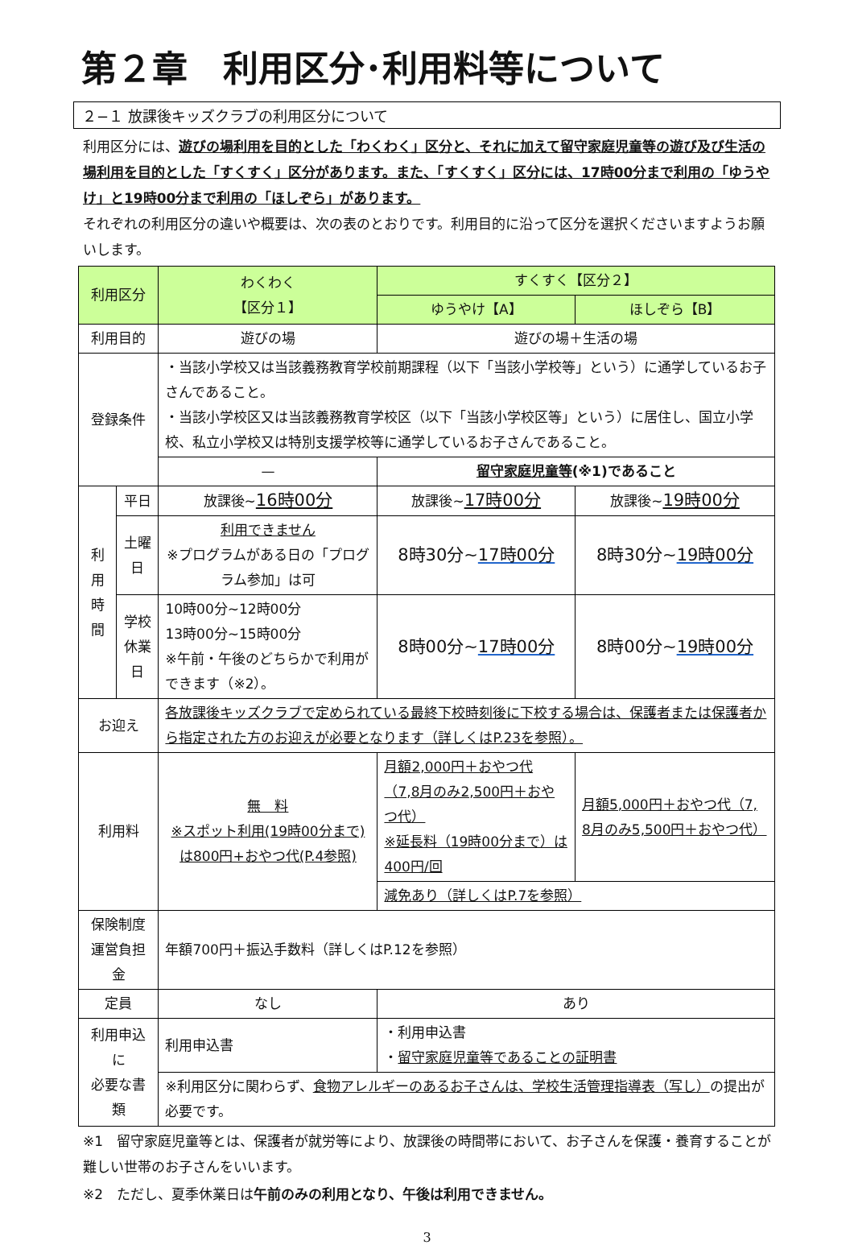第２章　利用区分･利用料等について
２−１ 放課後キッズクラブの利用区分について
利用区分には、遊びの場利用を目的とした「わくわく」区分と、それに加えて留守家庭児童等の遊び及び生活の場利用を目的とした「すくすく」区分があります。また、「すくすく」区分には、17時00分まで利用の「ゆうやけ」と19時00分まで利用の「ほしぞら」があります。
それぞれの利用区分の違いや概要は、次の表のとおりです。利用目的に沿って区分を選択くださいますようお願いします。
| 利用区分 | | わくわく 【区分１】 | すくすく【区分２】 | |
| --- | --- | --- | --- | --- |
| | | | ゆうやけ【A】 | ほしぞら【B】 |
| 利用目的 | | 遊びの場 | 遊びの場＋生活の場 | |
| 登録条件 | | ・当該小学校又は当該義務教育学校前期課程（以下「当該小学校等」という）に通学しているお子さんであること。 ・当該小学校区又は当該義務教育学校区（以下「当該小学校区等」という）に居住し、国立小学校、私立小学校又は特別支援学校等に通学しているお子さんであること。 | | |
| | | — | 留守家庭児童等 (※1)であること | |
| 利用時間 | 平日 | 放課後~ 16時00分 | 放課後~ 17時00分 | 放課後~ 19時00分 |
| | 土曜日 | 利用できません ※プログラムがある日の「プログラム参加」は可 | 8時30分~ 17時00分 | 8時30分~ 19時00分 |
| | 学校 休業日 | 10時00分~12時00分 13時00分~15時00分 ※午前・午後のどちらかで利用ができます（※2）。 | 8時00分~ 17時00分 | 8時00分~ 19時00分 |
| お迎え | | 各放課後キッズクラブで定められている最終下校時刻後に下校する場合は、保護者または保護者から指定された方のお迎えが必要となります（詳しくはP.23を参照）。 | | |
| 利用料 | | 無 料 ※スポット利用(19時00分まで)は800円+おやつ代(P.4参照) | 月額2,000円＋おやつ代（7,8月のみ2,500円＋おやつ代） ※延長料（19時00分まで）は400円/回 | 月額5,000円＋おやつ代（7, 8月のみ5,500円＋おやつ代） |
| | | | 減免あり（詳しくはP.7を参照） | |
| 保険制度 運営負担金 | | 年額700円＋振込手数料（詳しくはP.12を参照） | | |
| 定員 | | なし | あり | |
| 利用申込に 必要な書類 | | 利用申込書 | ・利用申込書 ・ 留守家庭児童等であることの証明書 | |
| | | ※利用区分に関わらず、 食物アレルギーのあるお子さんは、学校生活管理指導表（写し） の提出が必要です。 | | |
※1　留守家庭児童等とは、保護者が就労等により、放課後の時間帯において、お子さんを保護・養育することが難しい世帯のお子さんをいいます。
※2　ただし、夏季休業日は午前のみの利用となり、午後は利用できません。
3